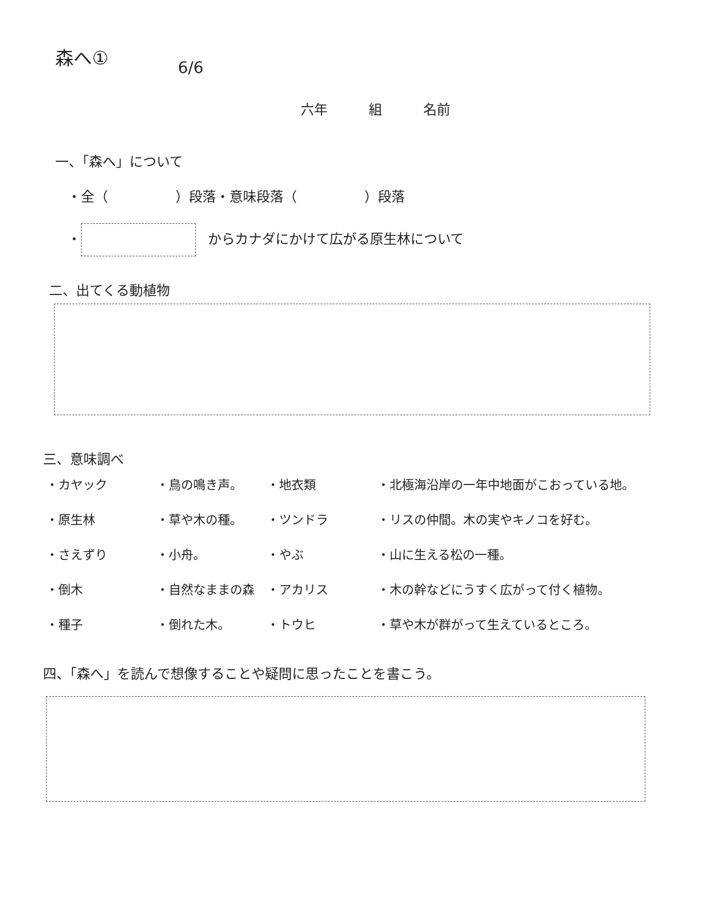森へ①
6/6
六年 組 名前
一、「森へ」について
・全（　　　　　）段落・意味段落（　　　　　）段落
・ からカナダにかけて広がる原生林について
二、出てくる動植物
三、意味調べ
| ・カヤック | ・鳥の鳴き声。 | ・地衣類 | ・北極海沿岸の一年中地面がこおっている地。 |
| ・原生林 | ・草や木の種。 | ・ツンドラ | ・リスの仲間。木の実やキノコを好む。 |
| ・さえずり | ・小舟。 | ・やぶ | ・山に生える松の一種。 |
| ・倒木 | ・自然なままの森 | ・アカリス | ・木の幹などにうすく広がって付く植物。 |
| ・種子 | ・倒れた木。 | ・トウヒ | ・草や木が群がって生えているところ。 |
四、「森へ」を読んで想像することや疑問に思ったことを書こう。